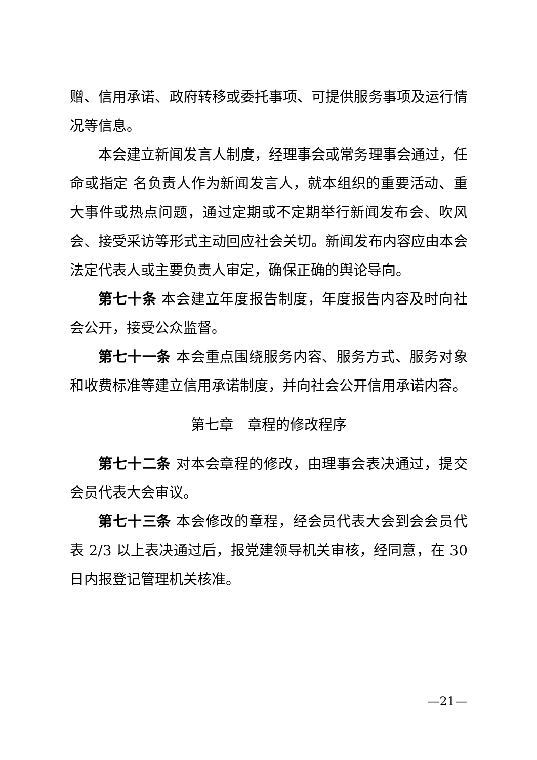赠、信用承诺、政府转移或委托事项、可提供服务事项及运行情况等信息。
本会建立新闻发言人制度，经理事会或常务理事会通过，任命或指定 名负责人作为新闻发言人，就本组织的重要活动、重大事件或热点问题，通过定期或不定期举行新闻发布会、吹风会、接受采访等形式主动回应社会关切。新闻发布内容应由本会法定代表人或主要负责人审定，确保正确的舆论导向。
第七十条 本会建立年度报告制度，年度报告内容及时向社会公开，接受公众监督。
第七十一条 本会重点围绕服务内容、服务方式、服务对象和收费标准等建立信用承诺制度，并向社会公开信用承诺内容。
第七章　章程的修改程序
第七十二条 对本会章程的修改，由理事会表决通过，提交会员代表大会审议。
第七十三条 本会修改的章程，经会员代表大会到会会员代表 2/3 以上表决通过后，报党建领导机关审核，经同意，在 30 日内报登记管理机关核准。
—21—